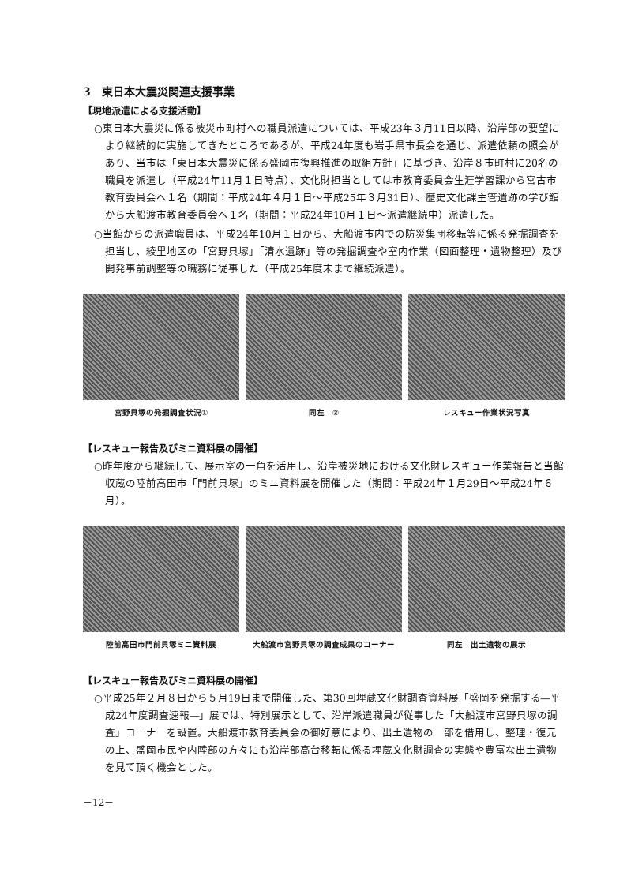3　東日本大震災関連支援事業
【現地派遣による支援活動】
○東日本大震災に係る被災市町村への職員派遣については、平成23年３月11日以降、沿岸部の要望により継続的に実施してきたところであるが、平成24年度も岩手県市長会を通じ、派遣依頼の照会があり、当市は「東日本大震災に係る盛岡市復興推進の取組方針」に基づき、沿岸８市町村に20名の職員を派遣し（平成24年11月１日時点）、文化財担当としては市教育委員会生涯学習課から宮古市教育委員会へ１名（期間：平成24年４月１日～平成25年３月31日）、歴史文化課主管遺跡の学び館から大船渡市教育委員会へ１名（期間：平成24年10月１日～派遣継続中）派遣した。
○当館からの派遣職員は、平成24年10月１日から、大船渡市内での防災集団移転等に係る発掘調査を担当し、綾里地区の「宮野貝塚」「清水遺跡」等の発掘調査や室内作業（図面整理・遺物整理）及び開発事前調整等の職務に従事した（平成25年度末まで継続派遣）。
宮野貝塚の発掘調査状況① 同左　② レスキュー作業状況写真
【レスキュー報告及びミニ資料展の開催】
○昨年度から継続して、展示室の一角を活用し、沿岸被災地における文化財レスキュー作業報告と当館収蔵の陸前高田市「門前貝塚」のミニ資料展を開催した（期間：平成24年１月29日～平成24年６月）。
陸前高田市門前貝塚ミニ資料展 大船渡市宮野貝塚の調査成果のコーナー 同左　出土遺物の展示
【レスキュー報告及びミニ資料展の開催】
○平成25年２月８日から５月19日まで開催した、第30回埋蔵文化財調査資料展「盛岡を発掘する―平成24年度調査速報―」展では、特別展示として、沿岸派遣職員が従事した「大船渡市宮野貝塚の調査」コーナーを設置。大船渡市教育委員会の御好意により、出土遺物の一部を借用し、整理・復元の上、盛岡市民や内陸部の方々にも沿岸部高台移転に係る埋蔵文化財調査の実態や豊富な出土遺物を見て頂く機会とした。
－12－